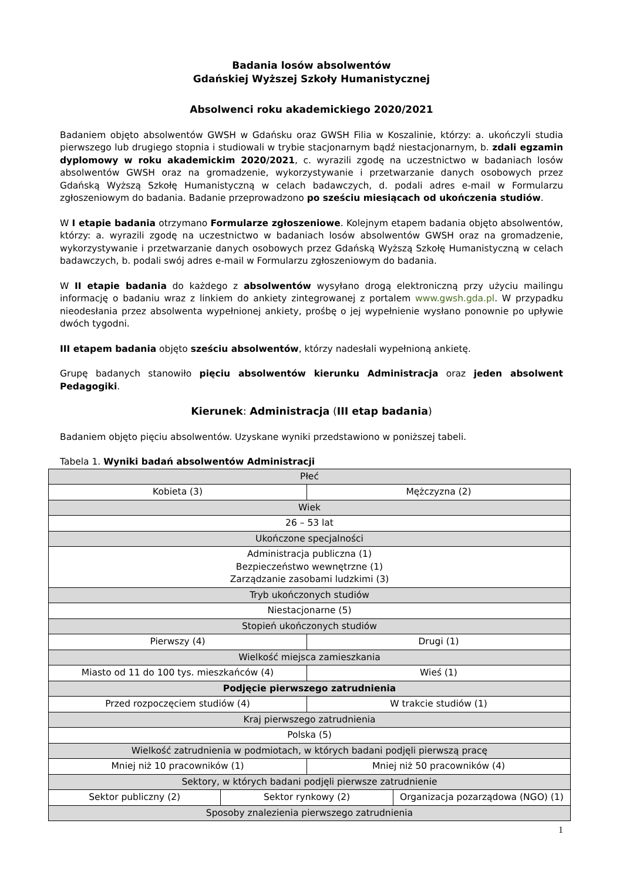Badania losów absolwentów
Gdańskiej Wyższej Szkoły Humanistycznej
Absolwenci roku akademickiego 2020/2021
Badaniem objęto absolwentów GWSH w Gdańsku oraz GWSH Filia w Koszalinie, którzy: a. ukończyli studia pierwszego lub drugiego stopnia i studiowali w trybie stacjonarnym bądź niestacjonarnym, b. zdali egzamin dyplomowy w roku akademickim 2020/2021, c. wyrazili zgodę na uczestnictwo w badaniach losów absolwentów GWSH oraz na gromadzenie, wykorzystywanie i przetwarzanie danych osobowych przez Gdańską Wyższą Szkołę Humanistyczną w celach badawczych, d. podali adres e-mail w Formularzu zgłoszeniowym do badania. Badanie przeprowadzono po sześciu miesiącach od ukończenia studiów.
W I etapie badania otrzymano Formularze zgłoszeniowe. Kolejnym etapem badania objęto absolwentów, którzy: a. wyrazili zgodę na uczestnictwo w badaniach losów absolwentów GWSH oraz na gromadzenie, wykorzystywanie i przetwarzanie danych osobowych przez Gdańską Wyższą Szkołę Humanistyczną w celach badawczych, b. podali swój adres e-mail w Formularzu zgłoszeniowym do badania.
W II etapie badania do każdego z absolwentów wysyłano drogą elektroniczną przy użyciu mailingu informację o badaniu wraz z linkiem do ankiety zintegrowanej z portalem www.gwsh.gda.pl. W przypadku nieodesłania przez absolwenta wypełnionej ankiety, prośbę o jej wypełnienie wysłano ponownie po upływie dwóch tygodni.
III etapem badania objęto sześciu absolwentów, którzy nadesłali wypełnioną ankietę.
Grupę badanych stanowiło pięciu absolwentów kierunku Administracja oraz jeden absolwent Pedagogiki.
Kierunek: Administracja (III etap badania)
Badaniem objęto pięciu absolwentów. Uzyskane wyniki przedstawiono w poniższej tabeli.
Tabela 1. Wyniki badań absolwentów Administracji
| Płeć | | | |
| Kobieta (3) | | Mężczyzna (2) | |
| Wiek | | | |
| 26 – 53 lat | | | |
| Ukończone specjalności | | | |
| Administracja publiczna (1) Bezpieczeństwo wewnętrzne (1) Zarządzanie zasobami ludzkimi (3) | | | |
| Tryb ukończonych studiów | | | |
| Niestacjonarne (5) | | | |
| Stopień ukończonych studiów | | | |
| Pierwszy (4) | | Drugi (1) | |
| Wielkość miejsca zamieszkania | | | |
| Miasto od 11 do 100 tys. mieszkańców (4) | | Wieś (1) | |
| Podjęcie pierwszego zatrudnienia | | | |
| Przed rozpoczęciem studiów (4) | | W trakcie studiów (1) | |
| Kraj pierwszego zatrudnienia | | | |
| Polska (5) | | | |
| Wielkość zatrudnienia w podmiotach, w których badani podjęli pierwszą pracę | | | |
| Mniej niż 10 pracowników (1) | | Mniej niż 50 pracowników (4) | |
| Sektory, w których badani podjęli pierwsze zatrudnienie | | | |
| Sektor publiczny (2) | Sektor rynkowy (2) | | Organizacja pozarządowa (NGO) (1) |
| Sposoby znalezienia pierwszego zatrudnienia | | | |
1